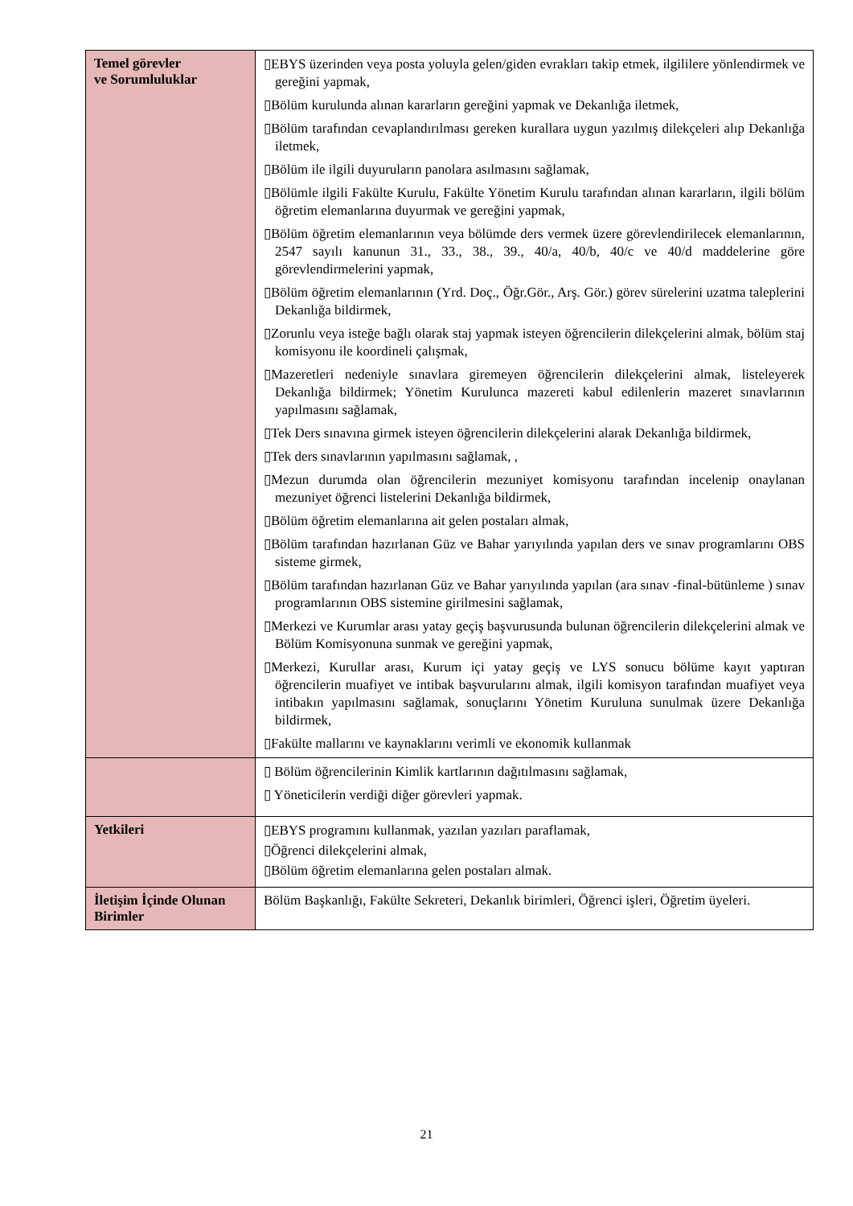| Temel görevler ve Sorumluluklar | ▯EBYS üzerinden veya posta yoluyla gelen/giden evrakları takip etmek, ilgililere yönlendirmek ve gereğini yapmak, ▯Bölüm kurulunda alınan kararların gereğini yapmak ve Dekanlığa iletmek, ▯Bölüm tarafından cevaplandırılması gereken kurallara uygun yazılmış dilekçeleri alıp Dekanlığa iletmek, ▯Bölüm ile ilgili duyuruların panolara asılmasını sağlamak, ▯Bölümle ilgili Fakülte Kurulu, Fakülte Yönetim Kurulu tarafından alınan kararların, ilgili bölüm öğretim elemanlarına duyurmak ve gereğini yapmak, ▯Bölüm öğretim elemanlarının veya bölümde ders vermek üzere görevlendirilecek elemanlarının, 2547 sayılı kanunun 31., 33., 38., 39., 40/a, 40/b, 40/c ve 40/d maddelerine göre görevlendirmelerini yapmak, ▯Bölüm öğretim elemanlarının (Yrd. Doç., Öğr.Gör., Arş. Gör.) görev sürelerini uzatma taleplerini Dekanlığa bildirmek, ▯Zorunlu veya isteğe bağlı olarak staj yapmak isteyen öğrencilerin dilekçelerini almak, bölüm staj komisyonu ile koordineli çalışmak, ▯Mazeretleri nedeniyle sınavlara giremeyen öğrencilerin dilekçelerini almak, listeleyerek Dekanlığa bildirmek; Yönetim Kurulunca mazereti kabul edilenlerin mazeret sınavlarının yapılmasını sağlamak, ▯Tek Ders sınavına girmek isteyen öğrencilerin dilekçelerini alarak Dekanlığa bildirmek, ▯Tek ders sınavlarının yapılmasını sağlamak, , ▯Mezun durumda olan öğrencilerin mezuniyet komisyonu tarafından incelenip onaylanan mezuniyet öğrenci listelerini Dekanlığa bildirmek, ▯Bölüm öğretim elemanlarına ait gelen postaları almak, ▯Bölüm tarafından hazırlanan Güz ve Bahar yarıyılında yapılan ders ve sınav programlarını OBS sisteme girmek, ▯Bölüm tarafından hazırlanan Güz ve Bahar yarıyılında yapılan (ara sınav -final-bütünleme ) sınav programlarının OBS sistemine girilmesini sağlamak, ▯Merkezi ve Kurumlar arası yatay geçiş başvurusunda bulunan öğrencilerin dilekçelerini almak ve Bölüm Komisyonuna sunmak ve gereğini yapmak, ▯Merkezi, Kurullar arası, Kurum içi yatay geçiş ve LYS sonucu bölüme kayıt yaptıran öğrencilerin muafiyet ve intibak başvurularını almak, ilgili komisyon tarafından muafiyet veya intibakın yapılmasını sağlamak, sonuçlarını Yönetim Kuruluna sunulmak üzere Dekanlığa bildirmek, ▯Fakülte mallarını ve kaynaklarını verimli ve ekonomik kullanmak |
| | ▯ Bölüm öğrencilerinin Kimlik kartlarının dağıtılmasını sağlamak, ▯ Yöneticilerin verdiği diğer görevleri yapmak. |
| Yetkileri | ▯EBYS programını kullanmak, yazılan yazıları paraflamak, ▯Öğrenci dilekçelerini almak, ▯Bölüm öğretim elemanlarına gelen postaları almak. |
| İletişim İçinde Olunan Birimler | Bölüm Başkanlığı, Fakülte Sekreteri, Dekanlık birimleri, Öğrenci işleri, Öğretim üyeleri. |
21